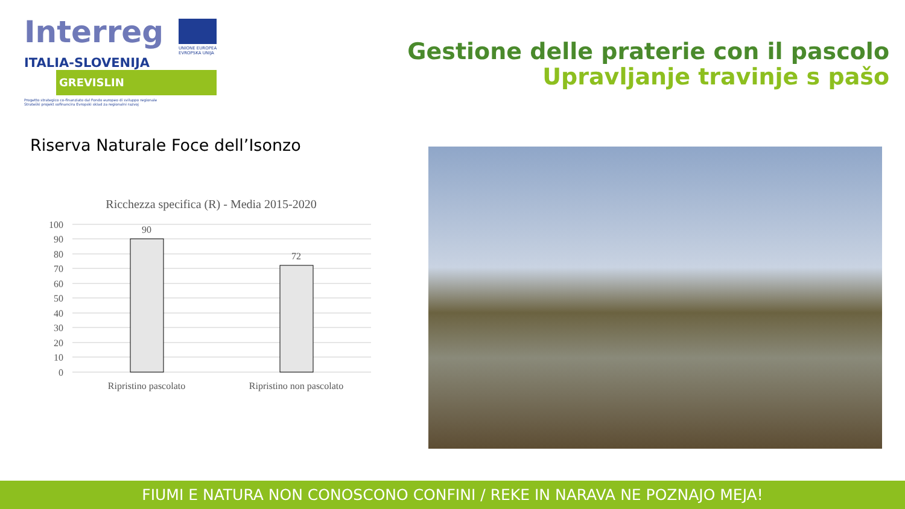Interreg
UNIONE EUROPEA
EVROPSKA UNIJA
ITALIA-SLOVENIJA
GREVISLIN
Progetto strategico co-finanziato dal Fondo europeo di sviluppo regionale
Strateški projekt sofinancira Evropski sklad za regionalni razvoj
Gestione delle praterie con il pascolo
Upravljanje travinje s pašo
Riserva Naturale Foce dell’Isonzo
Ricchezza specifica (R) - Media 2015-2020
100
90
80
70
60
50
40
30
20
10
0
90
72
Ripristino pascolato
Ripristino non pascolato
FIUMI E NATURA NON CONOSCONO CONFINI / REKE IN NARAVA NE POZNAJO MEJA!